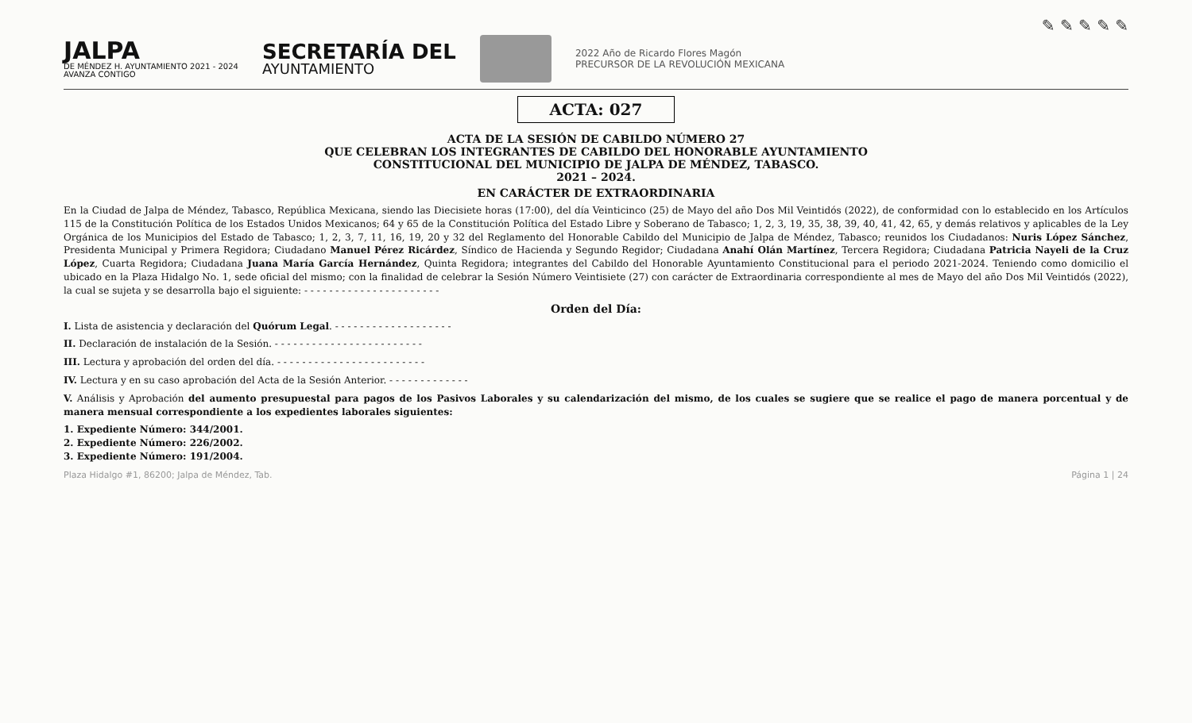✎ ✎ ✎ ✎ ✎
JALPA
DE MÉNDEZ H. AYUNTAMIENTO 2021 - 2024
AVANZA CONTIGO
SECRETARÍA DEL
AYUNTAMIENTO
2022 Año de Ricardo Flores Magón
PRECURSOR DE LA REVOLUCIÓN MEXICANA
ACTA: 027
ACTA DE LA SESIÓN DE CABILDO NÚMERO 27
QUE CELEBRAN LOS INTEGRANTES DE CABILDO DEL HONORABLE AYUNTAMIENTO
CONSTITUCIONAL DEL MUNICIPIO DE JALPA DE MÉNDEZ, TABASCO.
2021 – 2024.
EN CARÁCTER DE EXTRAORDINARIA
En la Ciudad de Jalpa de Méndez, Tabasco, República Mexicana, siendo las Diecisiete horas (17:00), del día Veinticinco (25) de Mayo del año Dos Mil Veintidós (2022), de conformidad con lo establecido en los Artículos 115 de la Constitución Política de los Estados Unidos Mexicanos; 64 y 65 de la Constitución Política del Estado Libre y Soberano de Tabasco; 1, 2, 3, 19, 35, 38, 39, 40, 41, 42, 65, y demás relativos y aplicables de la Ley Orgánica de los Municipios del Estado de Tabasco; 1, 2, 3, 7, 11, 16, 19, 20 y 32 del Reglamento del Honorable Cabildo del Municipio de Jalpa de Méndez, Tabasco; reunidos los Ciudadanos: Nuris López Sánchez, Presidenta Municipal y Primera Regidora; Ciudadano Manuel Pérez Ricárdez, Síndico de Hacienda y Segundo Regidor; Ciudadana Anahí Olán Martínez, Tercera Regidora; Ciudadana Patricia Nayeli de la Cruz López, Cuarta Regidora; Ciudadana Juana María García Hernández, Quinta Regidora; integrantes del Cabildo del Honorable Ayuntamiento Constitucional para el periodo 2021-2024. Teniendo como domicilio el ubicado en la Plaza Hidalgo No. 1, sede oficial del mismo; con la finalidad de celebrar la Sesión Número Veintisiete (27) con carácter de Extraordinaria correspondiente al mes de Mayo del año Dos Mil Veintidós (2022), la cual se sujeta y se desarrolla bajo el siguiente: - - - - - - - - - - - - - - - - - - - - - -
Orden del Día:
I. Lista de asistencia y declaración del Quórum Legal. - - - - - - - - - - - - - - - - - - -
II. Declaración de instalación de la Sesión. - - - - - - - - - - - - - - - - - - - - - - - -
III. Lectura y aprobación del orden del día. - - - - - - - - - - - - - - - - - - - - - - - -
IV. Lectura y en su caso aprobación del Acta de la Sesión Anterior. - - - - - - - - - - - - -
V. Análisis y Aprobación del aumento presupuestal para pagos de los Pasivos Laborales y su calendarización del mismo, de los cuales se sugiere que se realice el pago de manera porcentual y de manera mensual correspondiente a los expedientes laborales siguientes:
1. Expediente Número: 344/2001.
2. Expediente Número: 226/2002.
3. Expediente Número: 191/2004.
Plaza Hidalgo #1, 86200; Jalpa de Méndez, Tab. Página 1 | 24